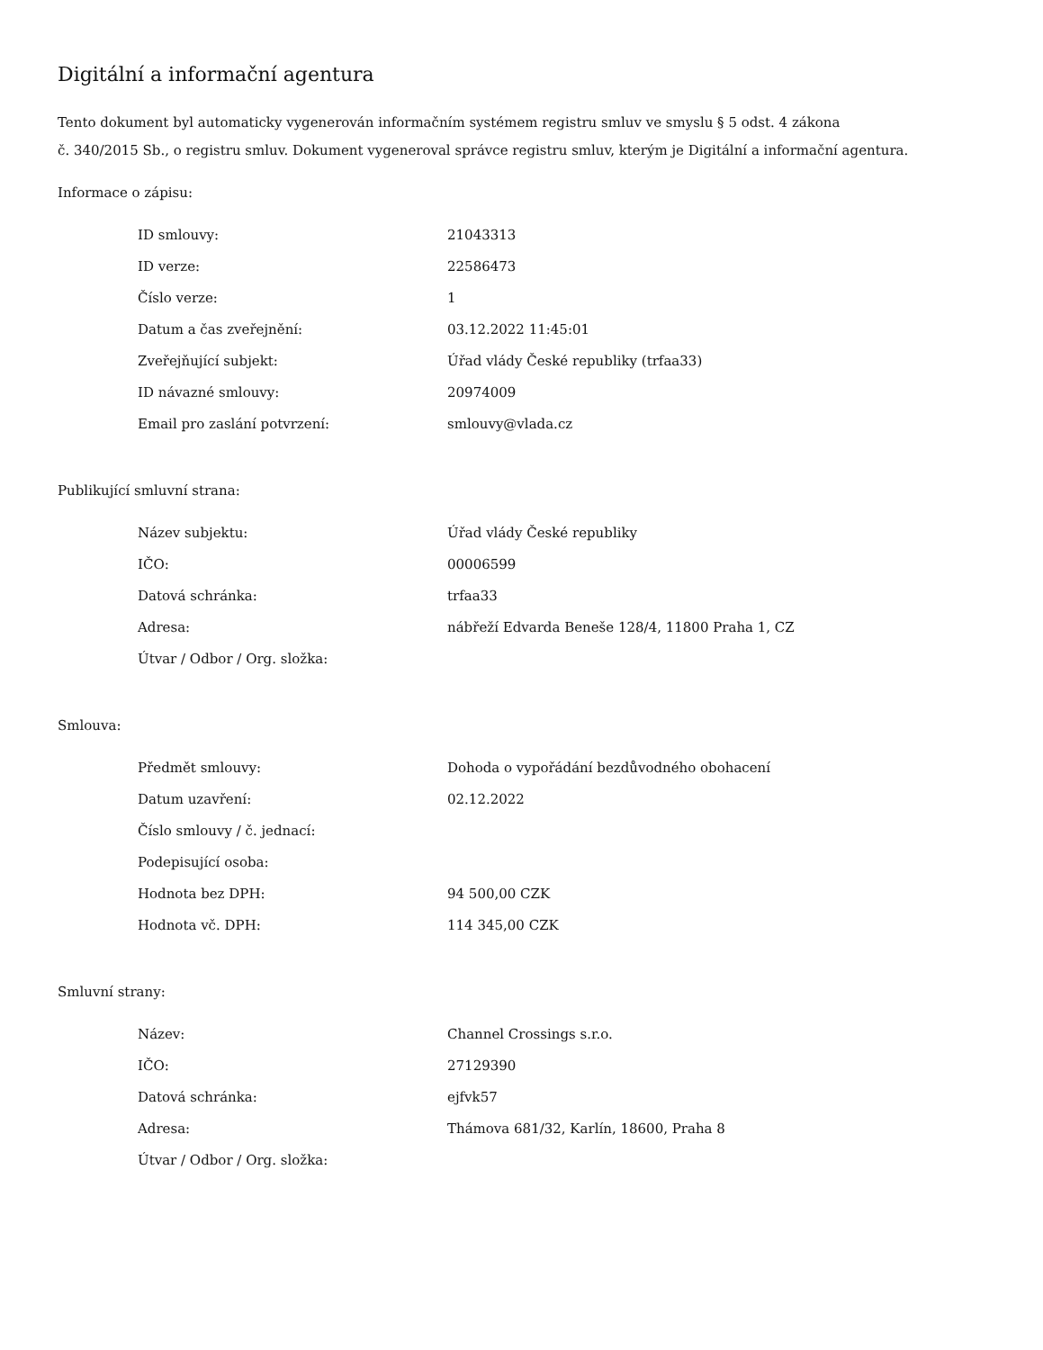Digitální a informační agentura
Tento dokument byl automaticky vygenerován informačním systémem registru smluv ve smyslu § 5 odst. 4 zákona
č. 340/2015 Sb., o registru smluv. Dokument vygeneroval správce registru smluv, kterým je Digitální a informační agentura.
Informace o zápisu:
| ID smlouvy: | 21043313 |
| ID verze: | 22586473 |
| Číslo verze: | 1 |
| Datum a čas zveřejnění: | 03.12.2022 11:45:01 |
| Zveřejňující subjekt: | Úřad vlády České republiky (trfaa33) |
| ID návazné smlouvy: | 20974009 |
| Email pro zaslání potvrzení: | smlouvy@vlada.cz |
Publikující smluvní strana:
| Název subjektu: | Úřad vlády České republiky |
| IČO: | 00006599 |
| Datová schránka: | trfaa33 |
| Adresa: | nábřeží Edvarda Beneše 128/4, 11800 Praha 1, CZ |
| Útvar / Odbor / Org. složka: | |
Smlouva:
| Předmět smlouvy: | Dohoda o vypořádání bezdůvodného obohacení |
| Datum uzavření: | 02.12.2022 |
| Číslo smlouvy / č. jednací: | |
| Podepisující osoba: | |
| Hodnota bez DPH: | 94 500,00 CZK |
| Hodnota vč. DPH: | 114 345,00 CZK |
Smluvní strany:
| Název: | Channel Crossings s.r.o. |
| IČO: | 27129390 |
| Datová schránka: | ejfvk57 |
| Adresa: | Thámova 681/32, Karlín, 18600, Praha 8 |
| Útvar / Odbor / Org. složka: | |